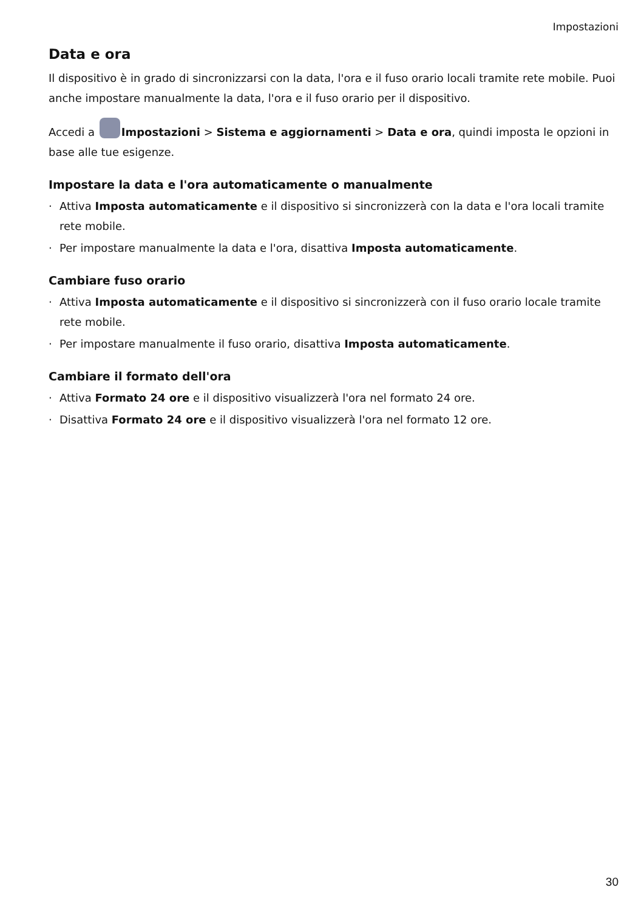Impostazioni
Data e ora
Il dispositivo è in grado di sincronizzarsi con la data, l'ora e il fuso orario locali tramite rete mobile. Puoi anche impostare manualmente la data, l'ora e il fuso orario per il dispositivo.
Accedi a Impostazioni > Sistema e aggiornamenti > Data e ora, quindi imposta le opzioni in base alle tue esigenze.
Impostare la data e l'ora automaticamente o manualmente
· Attiva Imposta automaticamente e il dispositivo si sincronizzerà con la data e l'ora locali tramite rete mobile.
· Per impostare manualmente la data e l'ora, disattiva Imposta automaticamente.
Cambiare fuso orario
· Attiva Imposta automaticamente e il dispositivo si sincronizzerà con il fuso orario locale tramite rete mobile.
· Per impostare manualmente il fuso orario, disattiva Imposta automaticamente.
Cambiare il formato dell'ora
· Attiva Formato 24 ore e il dispositivo visualizzerà l'ora nel formato 24 ore.
· Disattiva Formato 24 ore e il dispositivo visualizzerà l'ora nel formato 12 ore.
30